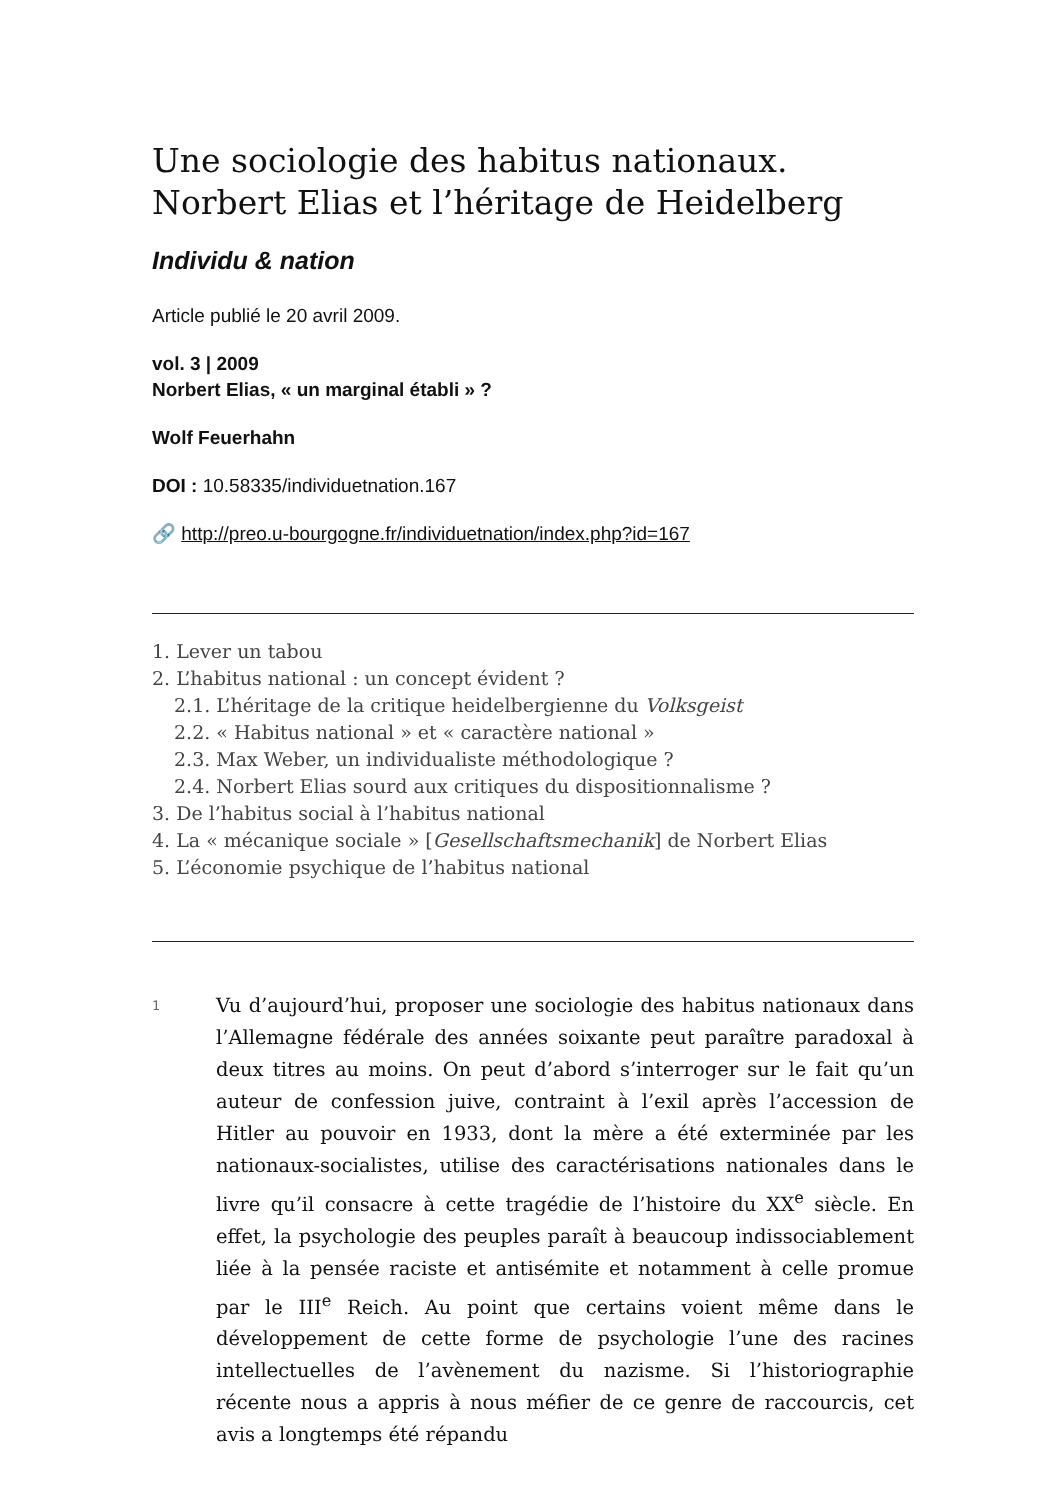Une sociologie des habitus nationaux.
Norbert Elias et l’héritage de Heidelberg
Individu & nation
Article publié le 20 avril 2009.
vol. 3 | 2009
Norbert Elias, « un marginal établi » ?
Wolf Feuerhahn
DOI : 10.58335/individuetnation.167
🔗 http://preo.u-bourgogne.fr/individuetnation/index.php?id=167
1. Lever un tabou
2. L’habitus national : un concept évident ?
2.1. L’héritage de la critique heidelbergienne du Volksgeist
2.2. « Habitus national » et « caractère national »
2.3. Max Weber, un individualiste méthodologique ?
2.4. Norbert Elias sourd aux critiques du dispositionnalisme ?
3. De l’habitus social à l’habitus national
4. La « mécanique sociale » [Gesellschaftsmechanik] de Norbert Elias
5. L’économie psychique de l’habitus national
1
Vu d’aujourd’hui, proposer une sociologie des habitus nationaux dans l’Allemagne fédérale des années soixante peut paraître paradoxal à deux titres au moins. On peut d’abord s’interroger sur le fait qu’un auteur de confession juive, contraint à l’exil après l’accession de Hitler au pouvoir en 1933, dont la mère a été exterminée par les nationaux-socialistes, utilise des caractérisations nationales dans le livre qu’il consacre à cette tragédie de l’histoire du XX<sup>e</sup> siècle. En effet, la psy­chologie des peuples paraît à beaucoup indissociablement liée à la pensée raciste et antisémite et notamment à celle promue par le III<sup>e</sup> Reich. Au point que certains voient même dans le développement de cette forme de psychologie l’une des racines intellectuelles de l’avè­nement du nazisme. Si l’historiographie récente nous a appris à nous méfier de ce genre de raccourcis, cet avis a longtemps été répandu